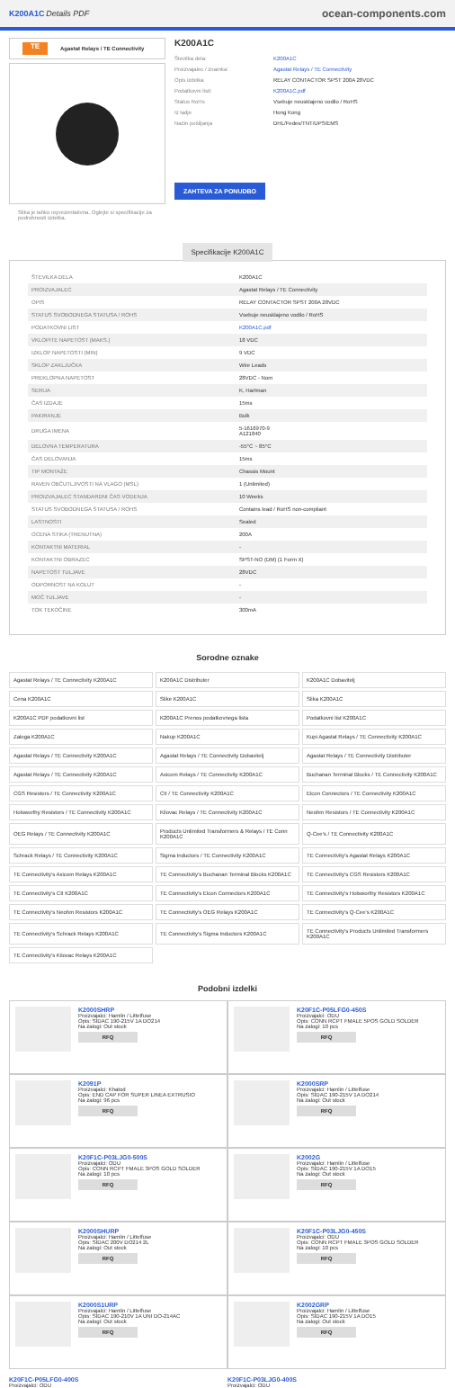K200A1C Details PDF
ocean-components.com
TE
Agastat Relays / TE Connectivity
Slika je lahko reprezentativna. Oglejte si specifikacije za podrobnosti izdelka.
K200A1C
Številka dela: K200A1C
Proizvajalec / znamka: Agastat Relays / TE Connectivity
Opis izdelka RELAY CONTACTOR SPST 200A 28VDC
Podatkovni listi: K200A1C.pdf
Status RoHs Vsebuje neusklajeno vodilo / RoHS
Iz ladje Hong Kong
Način pošiljanja DHL/Fedex/TNT/UPS/EMS
ZAHTEVA ZA PONUDBO
Specifikacije K200A1C
| ŠTEVILKA DELA | K200A1C |
| PROIZVAJALEC | Agastat Relays / TE Connectivity |
| OPIS | RELAY CONTACTOR SPST 200A 28VDC |
| STATUS SVOBODNEGA STATUSA / ROHS | Vsebuje neusklajeno vodilo / RoHS |
| PODATKOVNI LIST | K200A1C.pdf |
| VKLOPITE NAPETOST (MAKS.) | 18 VDC |
| IZKLOP NAPETOSTI (MIN) | 9 VDC |
| SKLOP ZAKLJUČKA | Wire Leads |
| PREKLOPNA NAPETOST | 28VDC - Nom |
| SERIJA | K, Hartman |
| ČAS IZDAJE | 15ms |
| PAKIRANJE | Bulk |
| DRUGA IMENA | 5-1616970-9 A121840 |
| DELOVNA TEMPERATURA | -55°C ~ 85°C |
| ČAS DELOVANJA | 15ms |
| TIP MONTAŽE | Chassis Mount |
| RAVEN OBČUTLJIVOSTI NA VLAGO (MSL) | 1 (Unlimited) |
| PROIZVAJALEC STANDARDNI ČAS VODENJA | 10 Weeks |
| STATUS SVOBODNEGA STATUSA / ROHS | Contains lead / RoHS non-compliant |
| LASTNOSTI | Sealed |
| OCENA STIKA (TRENUTNA) | 200A |
| KONTAKTNI MATERIAL | - |
| KONTAKTNI OBRAZEC | SPST-NO (DM) (1 Form X) |
| NAPETOST TULJAVE | 28VDC |
| ODPORNOST NA KOLUT | - |
| MOČ TULJAVE | - |
| TOK TEKOČINE | 300mA |
Sorodne oznake
| Agastat Relays / TE Connectivity K200A1C | K200A1C Distributer | K200A1C Dobavitelj |
| Cena K200A1C | Slike K200A1C | Slika K200A1C |
| K200A1C PDF podatkovni list | K200A1C Prenos podatkovnega lista | Podatkovni list K200A1C |
| Zaloga K200A1C | Nakup K200A1C | Kupi Agastat Relays / TE Connectivity K200A1C |
| Agastat Relays / TE Connectivity K200A1C | Agastat Relays / TE Connectivity Dobavitelj | Agastat Relays / TE Connectivity Distributer |
| Agastat Relays / TE Connectivity K200A1C | Axicom Relays / TE Connectivity K200A1C | Buchanan Terminal Blocks / TE Connectivity K200A1C |
| CGS Resistors / TE Connectivity K200A1C | CII / TE Connectivity K200A1C | Elcon Connectors / TE Connectivity K200A1C |
| Holsworthy Resistors / TE Connectivity K200A1C | Kilovac Relays / TE Connectivity K200A1C | Neohm Resistors / TE Connectivity K200A1C |
| OEG Relays / TE Connectivity K200A1C | Products Unlimited Transformers & Relays / TE Conn K200A1C | Q-Cee's / TE Connectivity K200A1C |
| Schrack Relays / TE Connectivity K200A1C | Sigma Inductors / TE Connectivity K200A1C | TE Connectivity's Agastat Relays K200A1C |
| TE Connectivity's Axicom Relays K200A1C | TE Connectivity's Buchanan Terminal Blocks K200A1C | TE Connectivity's CGS Resistors K200A1C |
| TE Connectivity's CII K200A1C | TE Connectivity's Elcon Connectors K200A1C | TE Connectivity's Holsworthy Resistors K200A1C |
| TE Connectivity's Neohm Resistors K200A1C | TE Connectivity's OEG Relays K200A1C | TE Connectivity's Q-Cee's K200A1C |
| TE Connectivity's Schrack Relays K200A1C | TE Connectivity's Sigma Inductors K200A1C | TE Connectivity's Products Unlimited Transformers K200A1C |
| TE Connectivity's Kilovac Relays K200A1C | | |
Podobni izdelki
K2000SHRP
Proizvajalci: Hamlin / Littelfuse
Opis: SIDAC 190-215V 1A DO214
Na zalogi: Out stock
RFQ
K20F1C-P05LFG0-450S
Proizvajalci: ODU
Opis: CONN RCPT FMALE 5POS GOLD SOLDER
Na zalogi: 10 pcs
RFQ
K2091P
Proizvajalci: Khatod
Opis: END CAP FOR SUPER LINEA EXTRUSIO
Na zalogi: 96 pcs
RFQ
K2000SRP
Proizvajalci: Hamlin / Littelfuse
Opis: SIDAC 190-215V 1A DO214
Na zalogi: Out stock
RFQ
K20F1C-P03LJG0-500S
Proizvajalci: ODU
Opis: CONN RCPT FMALE 3POS GOLD SOLDER
Na zalogi: 10 pcs
RFQ
K2002G
Proizvajalci: Hamlin / Littelfuse
Opis: SIDAC 190-215V 1A DO15
Na zalogi: Out stock
RFQ
K2000SHURP
Proizvajalci: Hamlin / Littelfuse
Opis: SIDAC 200V DO214 2L
Na zalogi: Out stock
RFQ
K20F1C-P03LJG0-450S
Proizvajalci: ODU
Opis: CONN RCPT FMALE 3POS GOLD SOLDER
Na zalogi: 10 pcs
RFQ
K2000S1URP
Proizvajalci: Hamlin / Littelfuse
Opis: SIDAC 190-210V 1A UNI DO-214AC
Na zalogi: Out stock
RFQ
K2002GRP
Proizvajalci: Hamlin / Littelfuse
Opis: SIDAC 190-215V 1A DO15
Na zalogi: Out stock
RFQ
K20F1C-P05LFG0-400S
Proizvajalci: ODU
K20F1C-P03LJG0-400S
Proizvajalci: ODU